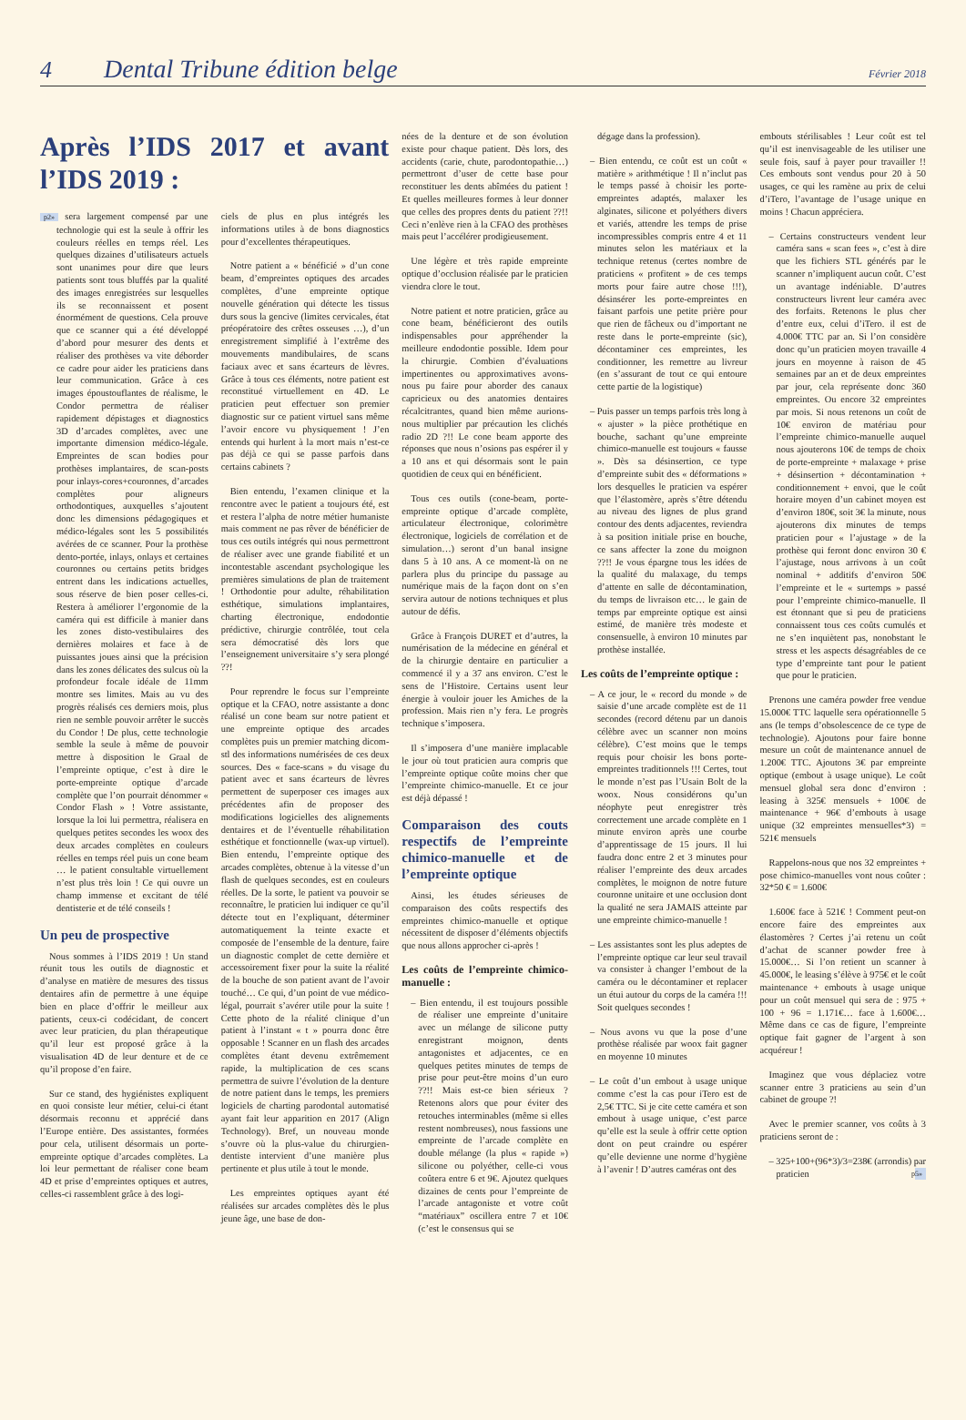4 Dental Tribune édition belge Février 2018
Après l’IDS 2017 et avant l’IDS 2019 :
p2» sera largement compensé par une technologie qui est la seule à offrir les couleurs réelles en temps réel. Les quelques dizaines d’utilisateurs actuels sont unanimes pour dire que leurs patients sont tous bluffés par la qualité des images enregistrées sur lesquelles ils se reconnaissent et posent énormément de questions. Cela prouve que ce scanner qui a été développé d’abord pour mesurer des dents et réaliser des prothèses va vite déborder ce cadre pour aider les praticiens dans leur communication. Grâce à ces images époustouflantes de réalisme, le Condor permettra de réaliser rapidement dépistages et diagnostics 3D d’arcades complètes, avec une importante dimension médico-légale. Empreintes de scan bodies pour prothèses implantaires, de scan-posts pour inlays-cores+couronnes, d’arcades complètes pour aligneurs orthodontiques, auxquelles s’ajoutent donc les dimensions pédagogiques et médico-légales sont les 5 possibilités avérées de ce scanner. Pour la prothèse dento-portée, inlays, onlays et certaines couronnes ou certains petits bridges entrent dans les indications actuelles, sous réserve de bien poser celles-ci. Restera à améliorer l’ergonomie de la caméra qui est difficile à manier dans les zones disto-vestibulaires des dernières molaires et face à de puissantes joues ainsi que la précision dans les zones délicates des sulcus où la profondeur focale idéale de 11mm montre ses limites. Mais au vu des progrès réalisés ces derniers mois, plus rien ne semble pouvoir arrêter le succès du Condor ! De plus, cette technologie semble la seule à même de pouvoir mettre à disposition le Graal de l’empreinte optique, c’est à dire le porte-empreinte optique d’arcade complète que l’on pourrait dénommer « Condor Flash » ! Votre assistante, lorsque la loi lui permettra, réalisera en quelques petites secondes les woox des deux arcades complètes en couleurs réelles en temps réel puis un cone beam … le patient consultable virtuellement n’est plus très loin ! Ce qui ouvre un champ immense et excitant de télé dentisterie et de télé conseils !
Un peu de prospective
Nous sommes à l’IDS 2019 ! Un stand réunit tous les outils de diagnostic et d’analyse en matière de mesures des tissus dentaires afin de permettre à une équipe bien en place d’offrir le meilleur aux patients, ceux-ci codécidant, de concert avec leur praticien, du plan thérapeutique qu’il leur est proposé grâce à la visualisation 4D de leur denture et de ce qu’il propose d’en faire.
Sur ce stand, des hygiénistes expliquent en quoi consiste leur métier, celui-ci étant désormais reconnu et apprécié dans l’Europe entière. Des assistantes, formées pour cela, utilisent désormais un porte-empreinte optique d’arcades complètes. La loi leur permettant de réaliser cone beam 4D et prise d’empreintes optiques et autres, celles-ci rassemblent grâce à des logi-
ciels de plus en plus intégrés les informations utiles à de bons diagnostics pour d’excellentes thérapeutiques.
Notre patient a « bénéficié » d’un cone beam, d’empreintes optiques des arcades complètes, d’une empreinte optique nouvelle génération qui détecte les tissus durs sous la gencive (limites cervicales, état préopératoire des crêtes osseuses …), d’un enregistrement simplifié à l’extrême des mouvements mandibulaires, de scans faciaux avec et sans écarteurs de lèvres. Grâce à tous ces éléments, notre patient est reconstitué virtuellement en 4D. Le praticien peut effectuer son premier diagnostic sur ce patient virtuel sans même l’avoir encore vu physiquement ! J’en entends qui hurlent à la mort mais n’est-ce pas déjà ce qui se passe parfois dans certains cabinets ?
Bien entendu, l’examen clinique et la rencontre avec le patient a toujours été, est et restera l’alpha de notre métier humaniste mais comment ne pas rêver de bénéficier de tous ces outils intégrés qui nous permettront de réaliser avec une grande fiabilité et un incontestable ascendant psychologique les premières simulations de plan de traitement ! Orthodontie pour adulte, réhabilitation esthétique, simulations implantaires, charting électronique, endodontie prédictive, chirurgie contrôlée, tout cela sera démocratisé dès lors que l’enseignement universitaire s’y sera plongé ??!
Pour reprendre le focus sur l’empreinte optique et la CFAO, notre assistante a donc réalisé un cone beam sur notre patient et une empreinte optique des arcades complètes puis un premier matching dicom-stl des informations numérisées de ces deux sources. Des « face-scans » du visage du patient avec et sans écarteurs de lèvres permettent de superposer ces images aux précédentes afin de proposer des modifications logicielles des alignements dentaires et de l’éventuelle réhabilitation esthétique et fonctionnelle (wax-up virtuel). Bien entendu, l’empreinte optique des arcades complètes, obtenue à la vitesse d’un flash de quelques secondes, est en couleurs réelles. De la sorte, le patient va pouvoir se reconnaître, le praticien lui indiquer ce qu’il détecte tout en l’expliquant, déterminer automatiquement la teinte exacte et composée de l’ensemble de la denture, faire un diagnostic complet de cette dernière et accessoirement fixer pour la suite la réalité de la bouche de son patient avant de l’avoir touché… Ce qui, d’un point de vue médico-légal, pourrait s’avérer utile pour la suite ! Cette photo de la réalité clinique d’un patient à l’instant « t » pourra donc être opposable ! Scanner en un flash des arcades complètes étant devenu extrêmement rapide, la multiplication de ces scans permettra de suivre l’évolution de la denture de notre patient dans le temps, les premiers logiciels de charting parodontal automatisé ayant fait leur apparition en 2017 (Align Technology). Bref, un nouveau monde s’ouvre où la plus-value du chirurgien-dentiste intervient d’une manière plus pertinente et plus utile à tout le monde.
Les empreintes optiques ayant été réalisées sur arcades complètes dès le plus jeune âge, une base de don-
nées de la denture et de son évolution existe pour chaque patient. Dès lors, des accidents (carie, chute, parodontopathie…) permettront d’user de cette base pour reconstituer les dents abîmées du patient ! Et quelles meilleures formes à leur donner que celles des propres dents du patient ??!! Ceci n’enlève rien à la CFAO des prothèses mais peut l’accélérer prodigieusement.
Une légère et très rapide empreinte optique d’occlusion réalisée par le praticien viendra clore le tout.
Notre patient et notre praticien, grâce au cone beam, bénéficieront des outils indispensables pour appréhender la meilleure endodontie possible. Idem pour la chirurgie. Combien d’évaluations impertinentes ou approximatives avons-nous pu faire pour aborder des canaux capricieux ou des anatomies dentaires récalcitrantes, quand bien même aurions-nous multiplier par précaution les clichés radio 2D ?!! Le cone beam apporte des réponses que nous n’osions pas espérer il y a 10 ans et qui désormais sont le pain quotidien de ceux qui en bénéficient.
Tous ces outils (cone-beam, porte-empreinte optique d’arcade complète, articulateur électronique, colorimètre électronique, logiciels de corrélation et de simulation…) seront d’un banal insigne dans 5 à 10 ans. A ce moment-là on ne parlera plus du principe du passage au numérique mais de la façon dont on s’en servira autour de notions techniques et plus autour de défis.
Grâce à François DURET et d’autres, la numérisation de la médecine en général et de la chirurgie dentaire en particulier a commencé il y a 37 ans environ. C’est le sens de l’Histoire. Certains usent leur énergie à vouloir jouer les Amiches de la profession. Mais rien n’y fera. Le progrès technique s’imposera.
Il s’imposera d’une manière implacable le jour où tout praticien aura compris que l’empreinte optique coûte moins cher que l’empreinte chimico-manuelle. Et ce jour est déjà dépassé !
Comparaison des couts respectifs de l’empreinte chimico-manuelle et de l’empreinte optique
Ainsi, les études sérieuses de comparaison des coûts respectifs des empreintes chimico-manuelle et optique nécessitent de disposer d’éléments objectifs que nous allons approcher ci-après !
Les coûts de l’empreinte chimico-manuelle :
– Bien entendu, il est toujours possible de réaliser une empreinte d’unitaire avec un mélange de silicone putty enregistrant moignon, dents antagonistes et adjacentes, ce en quelques petites minutes de temps de prise pour peut-être moins d’un euro ??!! Mais est-ce bien sérieux ? Retenons alors que pour éviter des retouches interminables (même si elles restent nombreuses), nous fassions une empreinte de l’arcade complète en double mélange (la plus « rapide ») silicone ou polyéther, celle-ci vous coûtera entre 6 et 9€. Ajoutez quelques dizaines de cents pour l’empreinte de l’arcade antagoniste et votre coût “matériaux” oscillera entre 7 et 10€ (c’est le consensus qui se
dégage dans la profession).
– Bien entendu, ce coût est un coût « matière » arithmétique ! Il n’inclut pas le temps passé à choisir les porte-empreintes adaptés, malaxer les alginates, silicone et polyéthers divers et variés, attendre les temps de prise incompressibles compris entre 4 et 11 minutes selon les matériaux et la technique retenus (certes nombre de praticiens « profitent » de ces temps morts pour faire autre chose !!!), désinsérer les porte-empreintes en faisant parfois une petite prière pour que rien de fâcheux ou d’important ne reste dans le porte-empreinte (sic), décontaminer ces empreintes, les conditionner, les remettre au livreur (en s’assurant de tout ce qui entoure cette partie de la logistique)
– Puis passer un temps parfois très long à « ajuster » la pièce prothétique en bouche, sachant qu’une empreinte chimico-manuelle est toujours « fausse ». Dès sa désinsertion, ce type d’empreinte subit des « déformations » lors desquelles le praticien va espérer que l’élastomère, après s’être détendu au niveau des lignes de plus grand contour des dents adjacentes, reviendra à sa position initiale prise en bouche, ce sans affecter la zone du moignon ??!! Je vous épargne tous les idées de la qualité du malaxage, du temps d’attente en salle de décontamination, du temps de livraison etc… le gain de temps par empreinte optique est ainsi estimé, de manière très modeste et consensuelle, à environ 10 minutes par prothèse installée.
Les coûts de l’empreinte optique :
– A ce jour, le « record du monde » de saisie d’une arcade complète est de 11 secondes (record détenu par un danois célèbre avec un scanner non moins célèbre). C’est moins que le temps requis pour choisir les bons porte-empreintes traditionnels !!! Certes, tout le monde n’est pas l’Usain Bolt de la woox. Nous considérons qu’un néophyte peut enregistrer très correctement une arcade complète en 1 minute environ après une courbe d’apprentissage de 15 jours. Il lui faudra donc entre 2 et 3 minutes pour réaliser l’empreinte des deux arcades complètes, le moignon de notre future couronne unitaire et une occlusion dont la qualité ne sera JAMAIS atteinte par une empreinte chimico-manuelle !
– Les assistantes sont les plus adeptes de l’empreinte optique car leur seul travail va consister à changer l’embout de la caméra ou le décontaminer et replacer un étui autour du corps de la caméra !!! Soit quelques secondes !
– Nous avons vu que la pose d’une prothèse réalisée par woox fait gagner en moyenne 10 minutes
– Le coût d’un embout à usage unique comme c’est la cas pour iTero est de 2,5€ TTC. Si je cite cette caméra et son embout à usage unique, c’est parce qu’elle est la seule à offrir cette option dont on peut craindre ou espérer qu’elle devienne une norme d’hygiène à l’avenir ! D’autres caméras ont des
embouts stérilisables ! Leur coût est tel qu’il est inenvisageable de les utiliser une seule fois, sauf à payer pour travailler !! Ces embouts sont vendus pour 20 à 50 usages, ce qui les ramène au prix de celui d’iTero, l’avantage de l’usage unique en moins ! Chacun appréciera.
– Certains constructeurs vendent leur caméra sans « scan fees », c’est à dire que les fichiers STL générés par le scanner n’impliquent aucun coût. C’est un avantage indéniable. D’autres constructeurs livrent leur caméra avec des forfaits. Retenons le plus cher d’entre eux, celui d’iTero. il est de 4.000€ TTC par an. Si l’on considère donc qu’un praticien moyen travaille 4 jours en moyenne à raison de 45 semaines par an et de deux empreintes par jour, cela représente donc 360 empreintes. Ou encore 32 empreintes par mois. Si nous retenons un coût de 10€ environ de matériau pour l’empreinte chimico-manuelle auquel nous ajouterons 10€ de temps de choix de porte-empreinte + malaxage + prise + désinsertion + décontamination + conditionnement + envoi, que le coût horaire moyen d’un cabinet moyen est d’environ 180€, soit 3€ la minute, nous ajouterons dix minutes de temps praticien pour « l’ajustage » de la prothèse qui feront donc environ 30 € l’ajustage, nous arrivons à un coût nominal + additifs d’environ 50€ l’empreinte et le « surtemps » passé pour l’empreinte chimico-manuelle. Il est étonnant que si peu de praticiens connaissent tous ces coûts cumulés et ne s’en inquiètent pas, nonobstant le stress et les aspects désagréables de ce type d’empreinte tant pour le patient que pour le praticien.
Prenons une caméra powder free vendue 15.000€ TTC laquelle sera opérationnelle 5 ans (le temps d’obsolescence de ce type de technologie). Ajoutons pour faire bonne mesure un coût de maintenance annuel de 1.200€ TTC. Ajoutons 3€ par empreinte optique (embout à usage unique). Le coût mensuel global sera donc d’environ : leasing à 325€ mensuels + 100€ de maintenance + 96€ d’embouts à usage unique (32 empreintes mensuelles*3) = 521€ mensuels
Rappelons-nous que nos 32 empreintes + pose chimico-manuelles vont nous coûter : 32*50 € = 1.600€
1.600€ face à 521€ ! Comment peut-on encore faire des empreintes aux élastomères ? Certes j’ai retenu un coût d’achat de scanner powder free à 15.000€… Si l’on retient un scanner à 45.000€, le leasing s’élève à 975€ et le coût maintenance + embouts à usage unique pour un coût mensuel qui sera de : 975 + 100 + 96 = 1.171€… face à 1.600€… Même dans ce cas de figure, l’empreinte optique fait gagner de l’argent à son acquéreur !
Imaginez que vous déplaciez votre scanner entre 3 praticiens au sein d’un cabinet de groupe ?!
Avec le premier scanner, vos coûts à 3 praticiens seront de :
– 325+100+(96*3)/3=238€ (arrondis) par praticien p5»